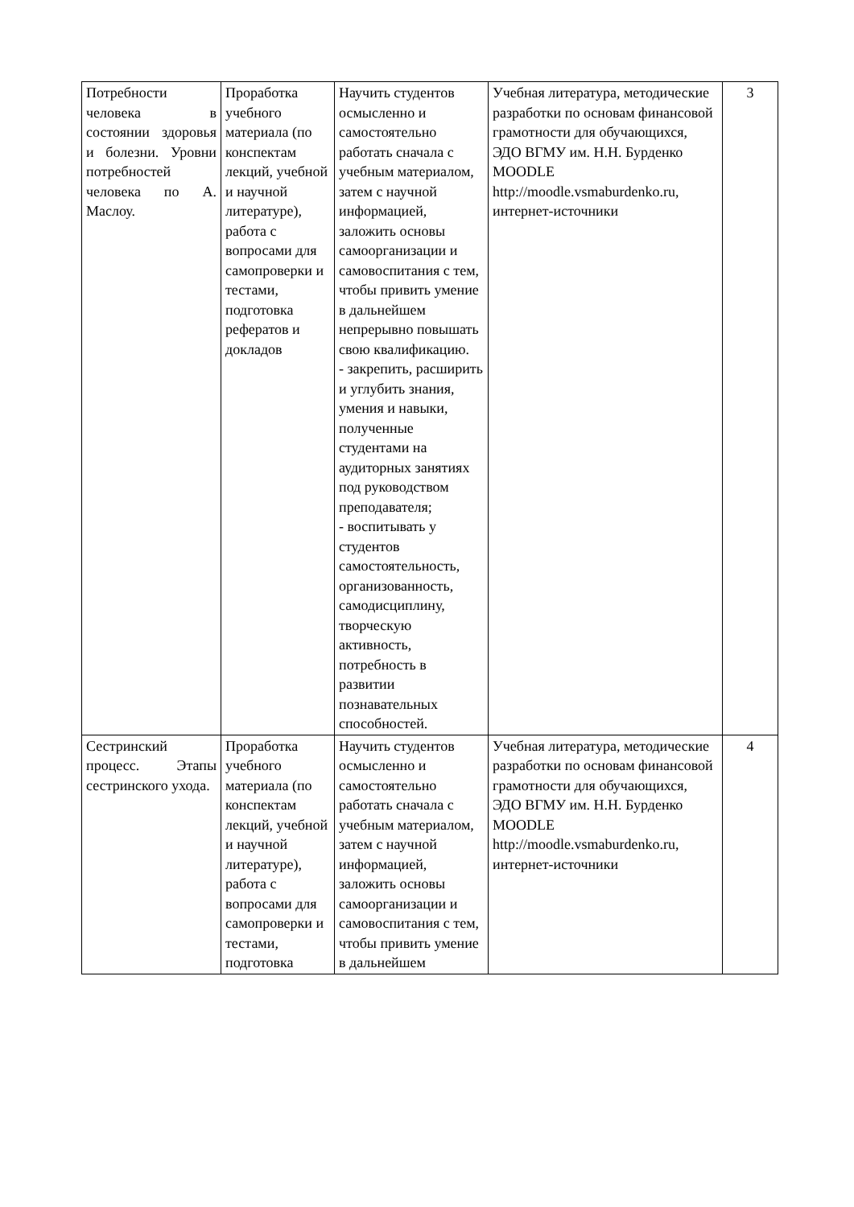| Потребности человека в состоянии здоровья и болезни. Уровни потребностей человека по А. Маслоу. | Проработка учебного материала (по конспектам лекций, учебной и научной литературе), работа с вопросами для самопроверки и тестами, подготовка рефератов и докладов | Научить студентов осмысленно и самостоятельно работать сначала с учебным материалом, затем с научной информацией, заложить основы самоорганизации и самовоспитания с тем, чтобы привить умение в дальнейшем непрерывно повышать свою квалификацию. - закрепить, расширить и углубить знания, умения и навыки, полученные студентами на аудиторных занятиях под руководством преподавателя; - воспитывать у студентов самостоятельность, организованность, самодисциплину, творческую активность, потребность в развитии познавательных способностей. | Учебная литература, методические разработки по основам финансовой грамотности для обучающихся, ЭДО ВГМУ им. Н.Н. Бурденко MOODLE http://moodle.vsmaburdenko.ru, интернет-источники | 3 |
| Сестринский процесс. Этапы сестринского ухода. | Проработка учебного материала (по конспектам лекций, учебной и научной литературе), работа с вопросами для самопроверки и тестами, подготовка | Научить студентов осмысленно и самостоятельно работать сначала с учебным материалом, затем с научной информацией, заложить основы самоорганизации и самовоспитания с тем, чтобы привить умение в дальнейшем | Учебная литература, методические разработки по основам финансовой грамотности для обучающихся, ЭДО ВГМУ им. Н.Н. Бурденко MOODLE http://moodle.vsmaburdenko.ru, интернет-источники | 4 |